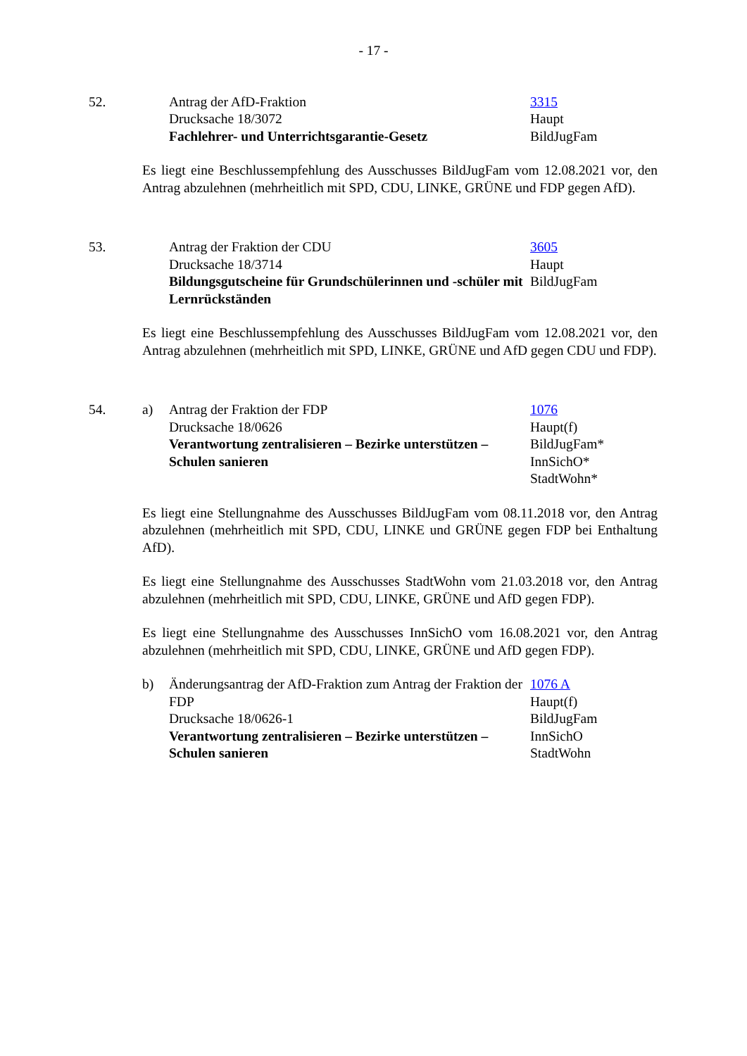- 17 -
52. Antrag der AfD-Fraktion
Drucksache 18/3072
Fachlehrer- und Unterrichtsgarantie-Gesetz
3315
Haupt
BildJugFam
Es liegt eine Beschlussempfehlung des Ausschusses BildJugFam vom 12.08.2021 vor, den Antrag abzulehnen (mehrheitlich mit SPD, CDU, LINKE, GRÜNE und FDP gegen AfD).
53. Antrag der Fraktion der CDU
Drucksache 18/3714
Bildungsgutscheine für Grundschülerinnen und -schüler mit Lernrückständen
3605
Haupt
BildJugFam
Es liegt eine Beschlussempfehlung des Ausschusses BildJugFam vom 12.08.2021 vor, den Antrag abzulehnen (mehrheitlich mit SPD, LINKE, GRÜNE und AfD gegen CDU und FDP).
54. a) Antrag der Fraktion der FDP
Drucksache 18/0626
Verantwortung zentralisieren – Bezirke unterstützen – Schulen sanieren
1076
Haupt(f)
BildJugFam*
InnSichO*
StadtWohn*
Es liegt eine Stellungnahme des Ausschusses BildJugFam vom 08.11.2018 vor, den Antrag abzulehnen (mehrheitlich mit SPD, CDU, LINKE und GRÜNE gegen FDP bei Enthaltung AfD).
Es liegt eine Stellungnahme des Ausschusses StadtWohn vom 21.03.2018 vor, den Antrag abzulehnen (mehrheitlich mit SPD, CDU, LINKE, GRÜNE und AfD gegen FDP).
Es liegt eine Stellungnahme des Ausschusses InnSichO vom 16.08.2021 vor, den Antrag abzulehnen (mehrheitlich mit SPD, CDU, LINKE, GRÜNE und AfD gegen FDP).
b) Änderungsantrag der AfD-Fraktion zum Antrag der Fraktion der FDP
Drucksache 18/0626-1
Verantwortung zentralisieren – Bezirke unterstützen – Schulen sanieren
1076 A
Haupt(f)
BildJugFam
InnSichO
StadtWohn